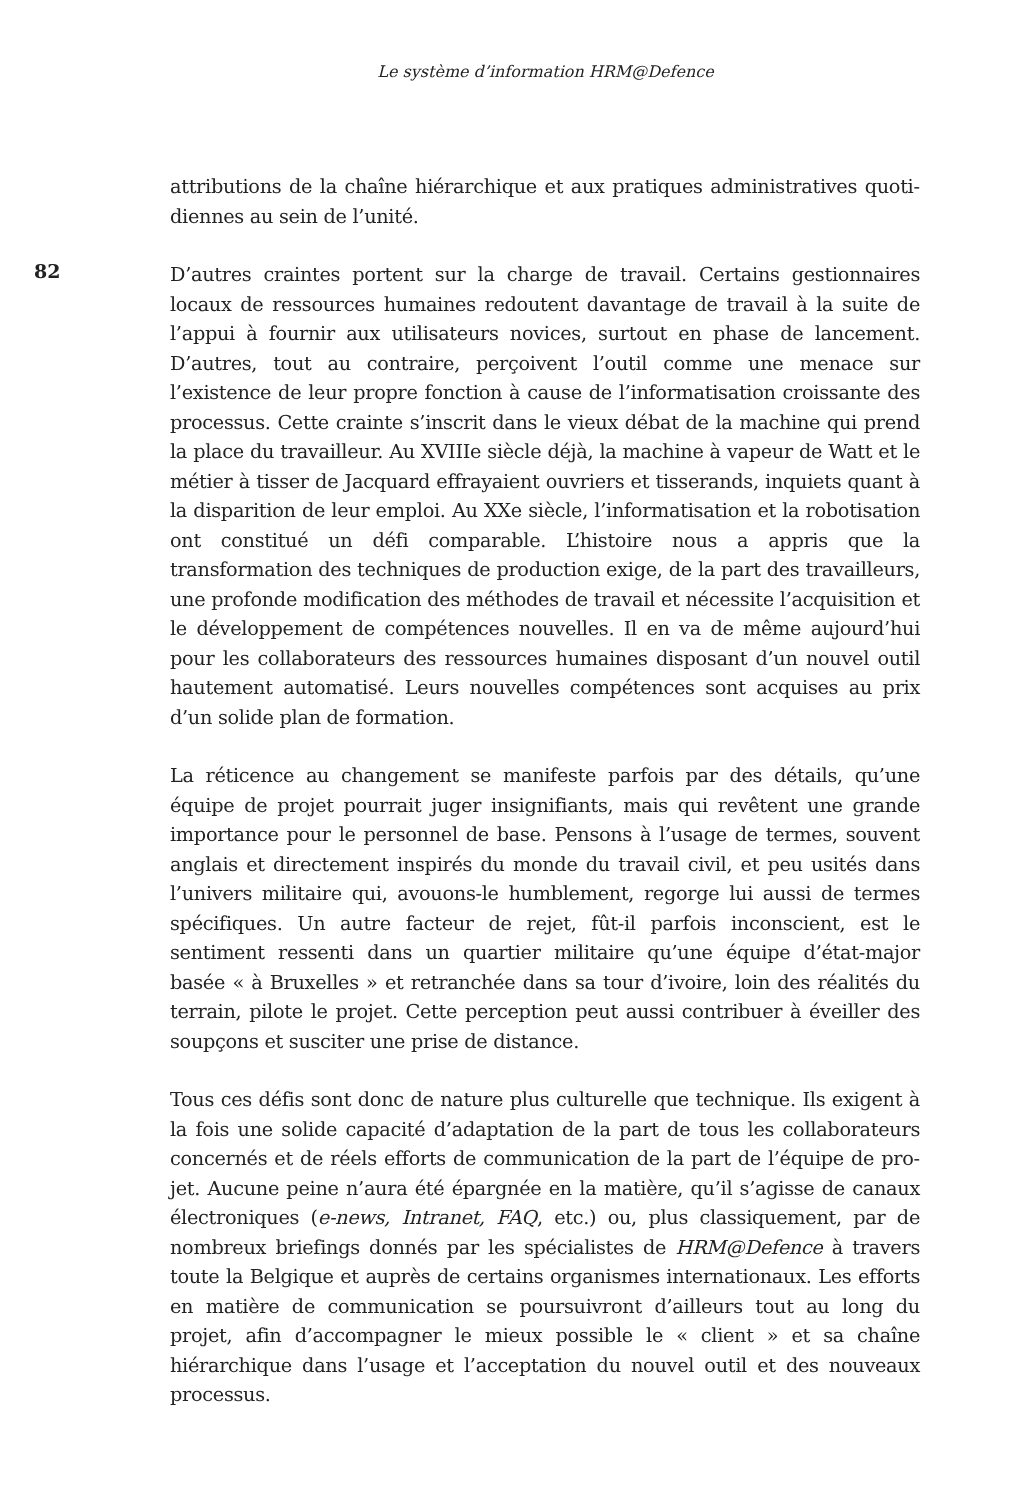Le système d’information HRM@Defence
82
attributions de la chaîne hiérarchique et aux pratiques administratives quoti­diennes au sein de l’unité.
D’autres craintes portent sur la charge de travail. Certains gestionnaires locaux de ressources humaines redoutent davantage de travail à la suite de l’appui à fournir aux utilisateurs novices, surtout en phase de lancement. D’autres, tout au contraire, perçoivent l’outil comme une menace sur l’existence de leur propre fonction à cause de l’informatisation croissante des processus. Cette crainte s’inscrit dans le vieux débat de la machine qui prend la place du travailleur. Au XVIIIe siècle déjà, la machine à vapeur de Watt et le métier à tisser de Jac­quard effrayaient ouvriers et tisserands, inquiets quant à la disparition de leur emploi. Au XXe siècle, l’informatisation et la robotisation ont constitué un défi comparable. L’histoire nous a appris que la transformation des techniques de production exige, de la part des travailleurs, une profonde modification des mé­thodes de travail et nécessite l’acquisition et le développement de compétences nouvelles. Il en va de même aujourd’hui pour les collaborateurs des ressources humaines disposant d’un nouvel outil hautement automatisé. Leurs nouvelles compétences sont acquises au prix d’un solide plan de formation.
La réticence au changement se manifeste parfois par des détails, qu’une équipe de projet pourrait juger insignifiants, mais qui revêtent une grande importance pour le personnel de base. Pensons à l’usage de termes, souvent anglais et directement inspirés du monde du travail civil, et peu usités dans l’univers militaire qui, avouons-le humblement, regorge lui aussi de termes spécifiques. Un autre facteur de rejet, fût-il parfois inconscient, est le sentiment ressenti dans un quartier militaire qu’une équipe d’état-major basée « à Bruxelles » et retranchée dans sa tour d’ivoire, loin des réalités du terrain, pilote le projet. Cette perception peut aussi contribuer à éveiller des soupçons et susciter une prise de distance.
Tous ces défis sont donc de nature plus culturelle que technique. Ils exigent à la fois une solide capacité d’adaptation de la part de tous les collaborateurs concernés et de réels efforts de communication de la part de l’équipe de pro­jet. Aucune peine n’aura été épargnée en la matière, qu’il s’agisse de canaux électroniques (e-news, Intranet, FAQ, etc.) ou, plus classiquement, par de nombreux briefings donnés par les spécialistes de HRM@Defence à travers toute la Belgique et auprès de certains organismes internationaux. Les efforts en matière de communication se poursuivront d’ailleurs tout au long du projet, afin d’accompagner le mieux possible le « client » et sa chaîne hiérarchique dans l’usage et l’acceptation du nouvel outil et des nouveaux processus.